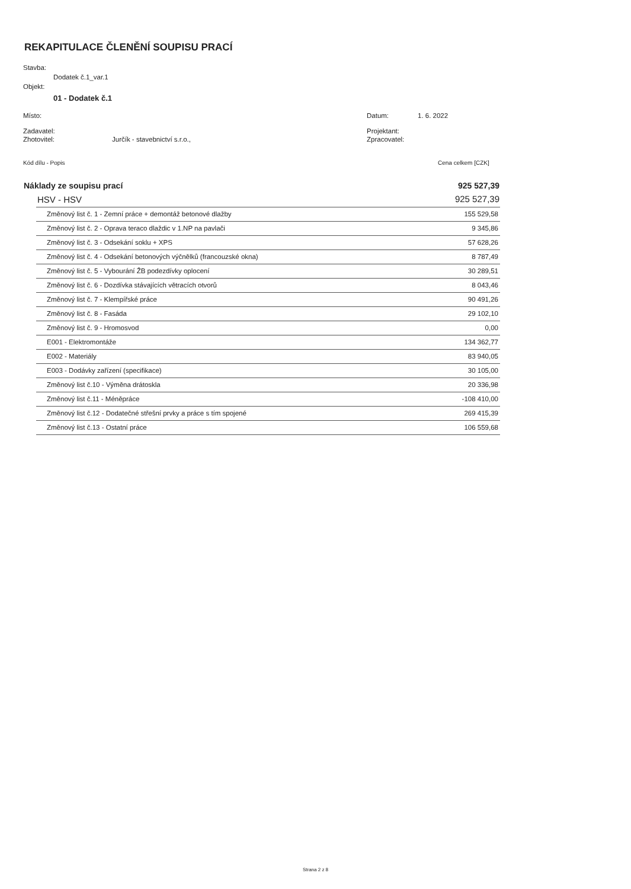REKAPITULACE ČLENĚNÍ SOUPISU PRACÍ
Stavba:
Dodatek č.1_var.1
Objekt:
01 - Dodatek č.1
Místo: Datum: 1. 6. 2022
Zadavatel: Projektant:
Zhotovitel: Jurčík - stavebnictví s.r.o., Zpracovatel:
Kód dílu - Popis Cena celkem [CZK]
| Náklady ze soupisu prací | 925 527,39 |
| HSV - HSV | 925 527,39 |
| Změnový list č. 1 - Zemní práce + demontáž betonové dlažby | 155 529,58 |
| Změnový list č. 2 - Oprava teraco dlaždic v 1.NP na pavlači | 9 345,86 |
| Změnový list č. 3 - Odsekání soklu + XPS | 57 628,26 |
| Změnový list č. 4 - Odsekání betonových výčnělků (francouzské okna) | 8 787,49 |
| Změnový list č. 5 - Vybourání ŽB podezdívky oplocení | 30 289,51 |
| Změnový list č. 6 - Dozdívka stávajících větracích otvorů | 8 043,46 |
| Změnový list č. 7 - Klempířské práce | 90 491,26 |
| Změnový list č. 8 - Fasáda | 29 102,10 |
| Změnový list č. 9 - Hromosvod | 0,00 |
| E001 - Elektromontáže | 134 362,77 |
| E002 - Materiály | 83 940,05 |
| E003 - Dodávky zařízení (specifikace) | 30 105,00 |
| Změnový list č.10 - Výměna drátoskla | 20 336,98 |
| Změnový list č.11 - Méněpráce | -108 410,00 |
| Změnový list č.12 - Dodatečné střešní prvky a práce s tím spojené | 269 415,39 |
| Změnový list č.13 - Ostatní práce | 106 559,68 |
Strana 2 z 8